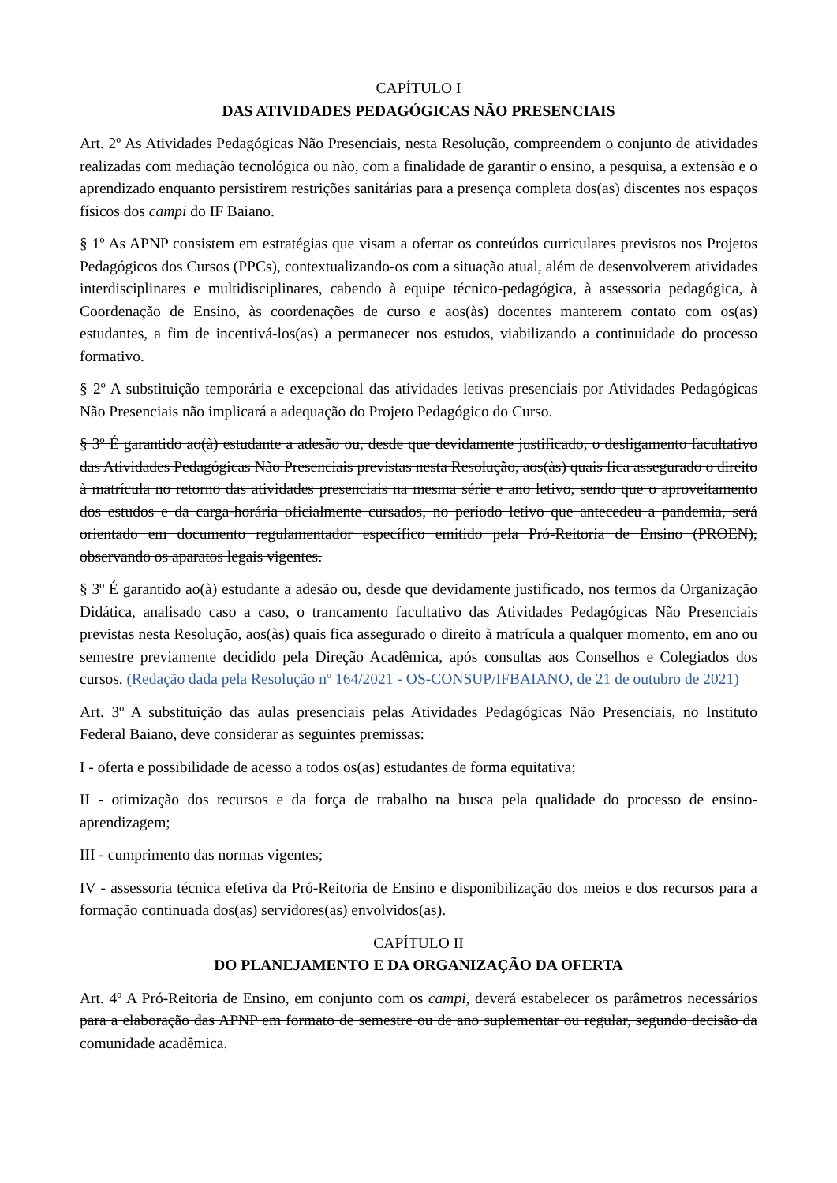CAPÍTULO I
DAS ATIVIDADES PEDAGÓGICAS NÃO PRESENCIAIS
Art. 2º As Atividades Pedagógicas Não Presenciais, nesta Resolução, compreendem o conjunto de atividades realizadas com mediação tecnológica ou não, com a finalidade de garantir o ensino, a pesquisa, a extensão e o aprendizado enquanto persistirem restrições sanitárias para a presença completa dos(as) discentes nos espaços físicos dos campi do IF Baiano.
§ 1º As APNP consistem em estratégias que visam a ofertar os conteúdos curriculares previstos nos Projetos Pedagógicos dos Cursos (PPCs), contextualizando-os com a situação atual, além de desenvolverem atividades interdisciplinares e multidisciplinares, cabendo à equipe técnico-pedagógica, à assessoria pedagógica, à Coordenação de Ensino, às coordenações de curso e aos(às) docentes manterem contato com os(as) estudantes, a fim de incentivá-los(as) a permanecer nos estudos, viabilizando a continuidade do processo formativo.
§ 2º A substituição temporária e excepcional das atividades letivas presenciais por Atividades Pedagógicas Não Presenciais não implicará a adequação do Projeto Pedagógico do Curso.
§ 3º É garantido ao(à) estudante a adesão ou, desde que devidamente justificado, o desligamento facultativo das Atividades Pedagógicas Não Presenciais previstas nesta Resolução, aos(às) quais fica assegurado o direito à matrícula no retorno das atividades presenciais na mesma série e ano letivo, sendo que o aproveitamento dos estudos e da carga-horária oficialmente cursados, no período letivo que antecedeu a pandemia, será orientado em documento regulamentador específico emitido pela Pró-Reitoria de Ensino (PROEN), observando os aparatos legais vigentes.
§ 3º É garantido ao(à) estudante a adesão ou, desde que devidamente justificado, nos termos da Organização Didática, analisado caso a caso, o trancamento facultativo das Atividades Pedagógicas Não Presenciais previstas nesta Resolução, aos(às) quais fica assegurado o direito à matrícula a qualquer momento, em ano ou semestre previamente decidido pela Direção Acadêmica, após consultas aos Conselhos e Colegiados dos cursos. (Redação dada pela Resolução nº 164/2021 - OS-CONSUP/IFBAIANO, de 21 de outubro de 2021)
Art. 3º A substituição das aulas presenciais pelas Atividades Pedagógicas Não Presenciais, no Instituto Federal Baiano, deve considerar as seguintes premissas:
I - oferta e possibilidade de acesso a todos os(as) estudantes de forma equitativa;
II - otimização dos recursos e da força de trabalho na busca pela qualidade do processo de ensino-aprendizagem;
III - cumprimento das normas vigentes;
IV - assessoria técnica efetiva da Pró-Reitoria de Ensino e disponibilização dos meios e dos recursos para a formação continuada dos(as) servidores(as) envolvidos(as).
CAPÍTULO II
DO PLANEJAMENTO E DA ORGANIZAÇÃO DA OFERTA
Art. 4º A Pró-Reitoria de Ensino, em conjunto com os campi, deverá estabelecer os parâmetros necessários para a elaboração das APNP em formato de semestre ou de ano suplementar ou regular, segundo decisão da comunidade acadêmica.